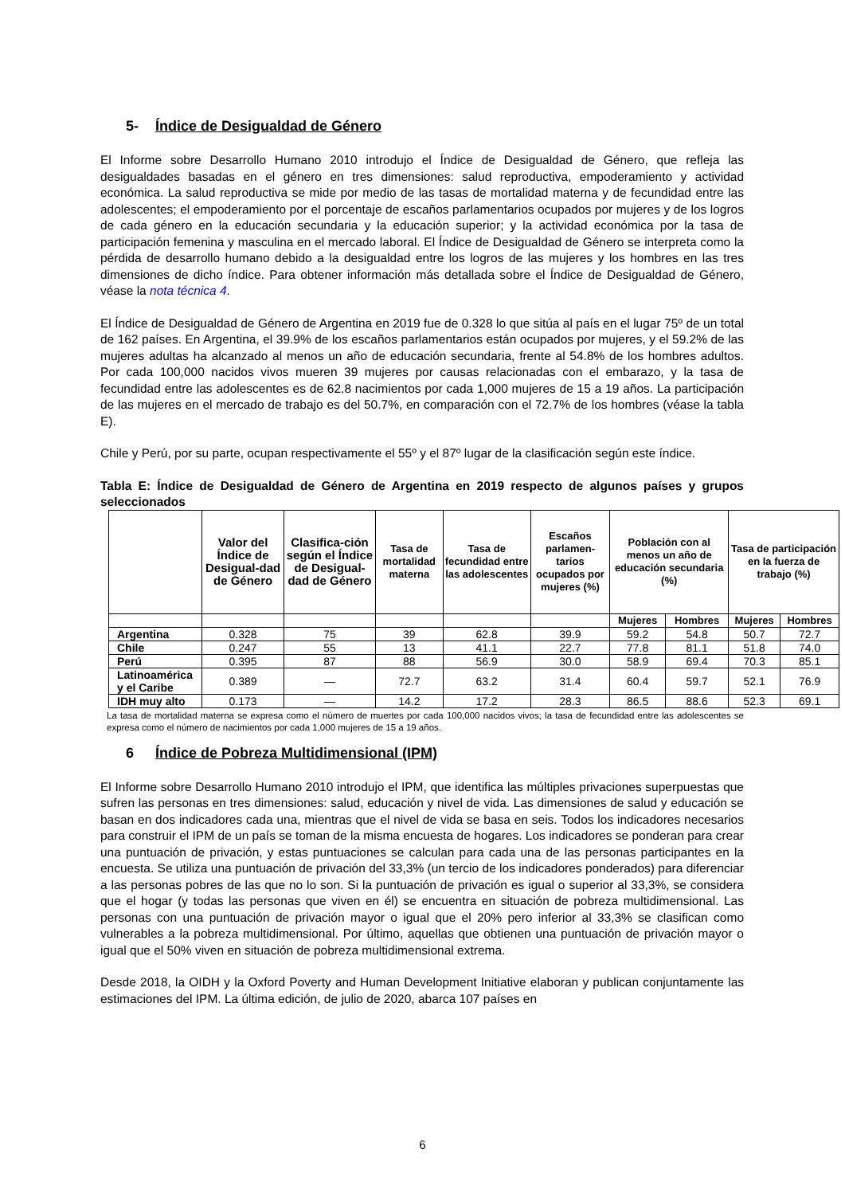5- Índice de Desigualdad de Género
El Informe sobre Desarrollo Humano 2010 introdujo el Índice de Desigualdad de Género, que refleja las desigualdades basadas en el género en tres dimensiones: salud reproductiva, empoderamiento y actividad económica. La salud reproductiva se mide por medio de las tasas de mortalidad materna y de fecundidad entre las adolescentes; el empoderamiento por el porcentaje de escaños parlamentarios ocupados por mujeres y de los logros de cada género en la educación secundaria y la educación superior; y la actividad económica por la tasa de participación femenina y masculina en el mercado laboral. El Índice de Desigualdad de Género se interpreta como la pérdida de desarrollo humano debido a la desigualdad entre los logros de las mujeres y los hombres en las tres dimensiones de dicho índice. Para obtener información más detallada sobre el Índice de Desigualdad de Género, véase la nota técnica 4.
El Índice de Desigualdad de Género de Argentina en 2019 fue de 0.328 lo que sitúa al país en el lugar 75º de un total de 162 países. En Argentina, el 39.9% de los escaños parlamentarios están ocupados por mujeres, y el 59.2% de las mujeres adultas ha alcanzado al menos un año de educación secundaria, frente al 54.8% de los hombres adultos. Por cada 100,000 nacidos vivos mueren 39 mujeres por causas relacionadas con el embarazo, y la tasa de fecundidad entre las adolescentes es de 62.8 nacimientos por cada 1,000 mujeres de 15 a 19 años. La participación de las mujeres en el mercado de trabajo es del 50.7%, en comparación con el 72.7% de los hombres (véase la tabla E).
Chile y Perú, por su parte, ocupan respectivamente el 55º y el 87º lugar de la clasificación según este índice.
Tabla E: Índice de Desigualdad de Género de Argentina en 2019 respecto de algunos países y grupos seleccionados
| | Valor del Índice de Desigual-dad de Género | Clasifica-ción según el Índice de Desigual-dad de Género | Tasa de mortalidad materna | Tasa de fecundidad entre las adolescentes | Escaños parlamen-tarios ocupados por mujeres (%) | Población con al menos un año de educación secundaria (%) | | Tasa de participación en la fuerza de trabajo (%) | |
| --- | --- | --- | --- | --- | --- | --- | --- | --- | --- |
| | | | | | | Mujeres | Hombres | Mujeres | Hombres |
| Argentina | 0.328 | 75 | 39 | 62.8 | 39.9 | 59.2 | 54.8 | 50.7 | 72.7 |
| Chile | 0.247 | 55 | 13 | 41.1 | 22.7 | 77.8 | 81.1 | 51.8 | 74.0 |
| Perú | 0.395 | 87 | 88 | 56.9 | 30.0 | 58.9 | 69.4 | 70.3 | 85.1 |
| Latinoamérica y el Caribe | 0.389 | — | 72.7 | 63.2 | 31.4 | 60.4 | 59.7 | 52.1 | 76.9 |
| IDH muy alto | 0.173 | — | 14.2 | 17.2 | 28.3 | 86.5 | 88.6 | 52.3 | 69.1 |
La tasa de mortalidad materna se expresa como el número de muertes por cada 100,000 nacidos vivos; la tasa de fecundidad entre las adolescentes se expresa como el número de nacimientos por cada 1,000 mujeres de 15 a 19 años.
6 Índice de Pobreza Multidimensional (IPM)
El Informe sobre Desarrollo Humano 2010 introdujo el IPM, que identifica las múltiples privaciones superpuestas que sufren las personas en tres dimensiones: salud, educación y nivel de vida. Las dimensiones de salud y educación se basan en dos indicadores cada una, mientras que el nivel de vida se basa en seis. Todos los indicadores necesarios para construir el IPM de un país se toman de la misma encuesta de hogares. Los indicadores se ponderan para crear una puntuación de privación, y estas puntuaciones se calculan para cada una de las personas participantes en la encuesta. Se utiliza una puntuación de privación del 33,3% (un tercio de los indicadores ponderados) para diferenciar a las personas pobres de las que no lo son. Si la puntuación de privación es igual o superior al 33,3%, se considera que el hogar (y todas las personas que viven en él) se encuentra en situación de pobreza multidimensional. Las personas con una puntuación de privación mayor o igual que el 20% pero inferior al 33,3% se clasifican como vulnerables a la pobreza multidimensional. Por último, aquellas que obtienen una puntuación de privación mayor o igual que el 50% viven en situación de pobreza multidimensional extrema.
Desde 2018, la OIDH y la Oxford Poverty and Human Development Initiative elaboran y publican conjuntamente las estimaciones del IPM. La última edición, de julio de 2020, abarca 107 países en
6